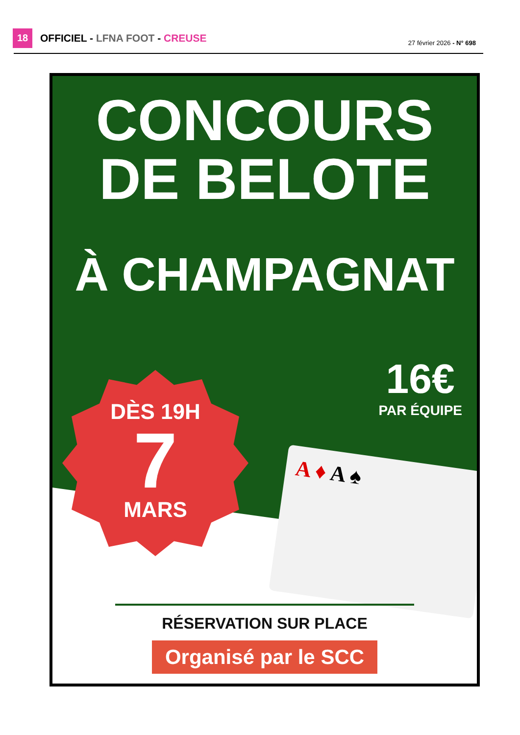18
OFFICIEL - LFNA FOOT - CREUSE
27 février 2026 - N° 698
CONCOURS
DE BELOTE
À CHAMPAGNAT
16€
PAR ÉQUIPE
A ♦ A ♠
DÈS 19H
7
MARS
RÉSERVATION SUR PLACE
Organisé par le SCC